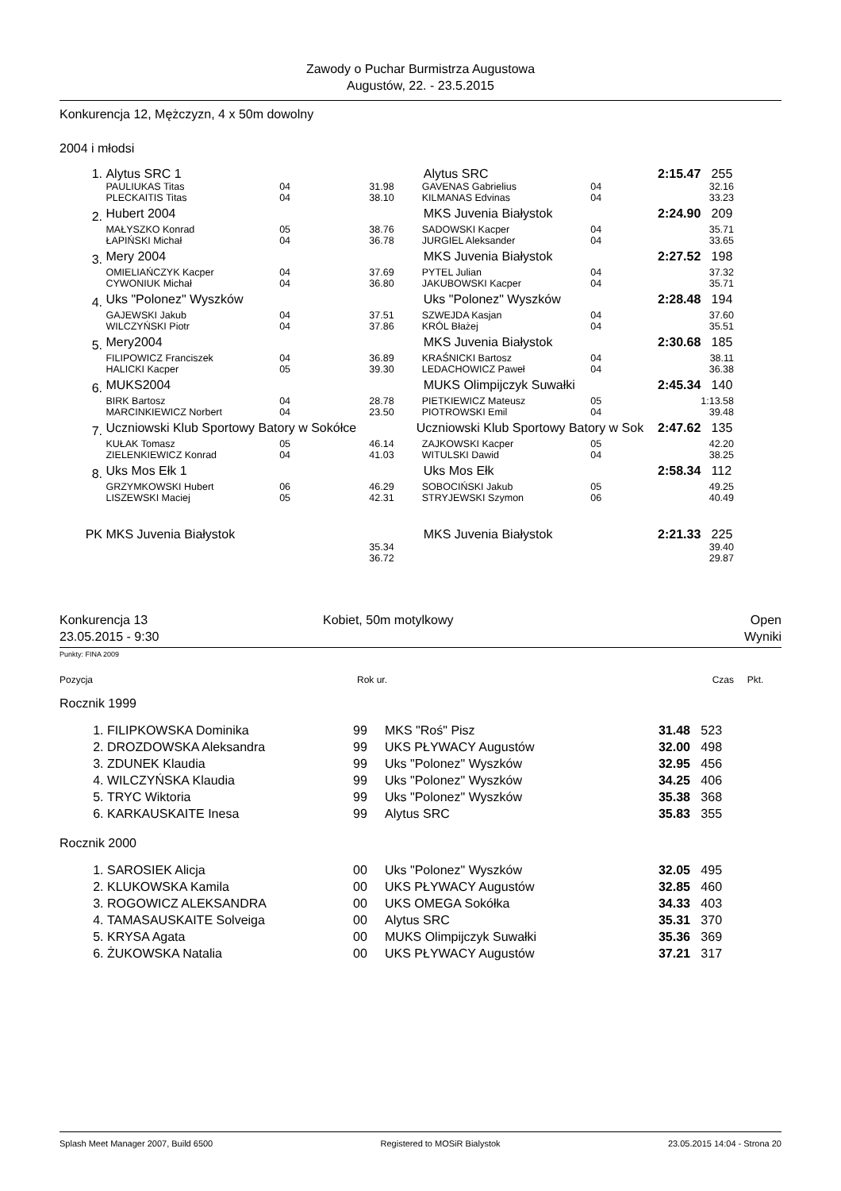Zawody o Puchar Burmistrza Augustowa
Augustów, 22. - 23.5.2015
Konkurencja 12, Mężczyzn, 4 x 50m dowolny
2004 i młodsi
| 1. | Alytus SRC 1 | | | Alytus SRC | | 2:15.47 | 255 |
| | PAULIUKAS Titas | 04 | 31.98 | GAVENAS Gabrielius | 04 | | 32.16 |
| | PLECKAITIS Titas | 04 | 38.10 | KILMANAS Edvinas | 04 | | 33.23 |
| 2. | Hubert 2004 | | | MKS Juvenia Białystok | | 2:24.90 | 209 |
| | MAŁYSZKO Konrad | 05 | 38.76 | SADOWSKI Kacper | 04 | | 35.71 |
| | ŁAPIŃSKI Michał | 04 | 36.78 | JURGIEL Aleksander | 04 | | 33.65 |
| 3. | Mery 2004 | | | MKS Juvenia Białystok | | 2:27.52 | 198 |
| | OMIELIAŃCZYK Kacper | 04 | 37.69 | PYTEL Julian | 04 | | 37.32 |
| | CYWONIUK Michał | 04 | 36.80 | JAKUBOWSKI Kacper | 04 | | 35.71 |
| 4. | Uks "Polonez" Wyszków | | | Uks "Polonez" Wyszków | | 2:28.48 | 194 |
| | GAJEWSKI Jakub | 04 | 37.51 | SZWEJDA Kasjan | 04 | | 37.60 |
| | WILCZYŃSKI Piotr | 04 | 37.86 | KRÓL Błażej | 04 | | 35.51 |
| 5. | Mery2004 | | | MKS Juvenia Białystok | | 2:30.68 | 185 |
| | FILIPOWICZ Franciszek | 04 | 36.89 | KRAŚNICKI Bartosz | 04 | | 38.11 |
| | HALICKI Kacper | 05 | 39.30 | LEDACHOWICZ Paweł | 04 | | 36.38 |
| 6. | MUKS2004 | | | MUKS Olimpijczyk Suwałki | | 2:45.34 | 140 |
| | BIRK Bartosz | 04 | 28.78 | PIETKIEWICZ Mateusz | 05 | | 1:13.58 |
| | MARCINKIEWICZ Norbert | 04 | 23.50 | PIOTROWSKI Emil | 04 | | 39.48 |
| 7. | Uczniowski Klub Sportowy Batory w Sokółce | | | Uczniowski Klub Sportowy Batory w Sok | | 2:47.62 | 135 |
| | KUŁAK Tomasz | 05 | 46.14 | ZAJKOWSKI Kacper | 05 | | 42.20 |
| | ZIELENKIEWICZ Konrad | 04 | 41.03 | WITULSKI Dawid | 04 | | 38.25 |
| 8. | Uks Mos Ełk 1 | | | Uks Mos Ełk | | 2:58.34 | 112 |
| | GRZYMKOWSKI Hubert | 06 | 46.29 | SOBOCIŃSKI Jakub | 05 | | 49.25 |
| | LISZEWSKI Maciej | 05 | 42.31 | STRYJEWSKI Szymon | 06 | | 40.49 |
| PK | MKS Juvenia Białystok | | | MKS Juvenia Białystok | | 2:21.33 | 225 |
| | | | 35.34 | | | | 39.40 |
| | | | 36.72 | | | | 29.87 |
Konkurencja 13
23.05.2015 - 9:30
Kobiet, 50m motylkowy Open
Wyniki
Punkty: FINA 2009
| Pozycja | Rok ur. | Czas | Pkt. |
Rocznik 1999
| 1. | FILIPKOWSKA Dominika | 99 | MKS "Roś" Pisz | 31.48 | 523 |
| 2. | DROZDOWSKA Aleksandra | 99 | UKS PŁYWACY Augustów | 32.00 | 498 |
| 3. | ZDUNEK Klaudia | 99 | Uks "Polonez" Wyszków | 32.95 | 456 |
| 4. | WILCZYŃSKA Klaudia | 99 | Uks "Polonez" Wyszków | 34.25 | 406 |
| 5. | TRYC Wiktoria | 99 | Uks "Polonez" Wyszków | 35.38 | 368 |
| 6. | KARKAUSKAITE Inesa | 99 | Alytus SRC | 35.83 | 355 |
Rocznik 2000
| 1. | SAROSIEK Alicja | 00 | Uks "Polonez" Wyszków | 32.05 | 495 |
| 2. | KLUKOWSKA Kamila | 00 | UKS PŁYWACY Augustów | 32.85 | 460 |
| 3. | ROGOWICZ ALEKSANDRA | 00 | UKS OMEGA Sokółka | 34.33 | 403 |
| 4. | TAMASAUSKAITE Solveiga | 00 | Alytus SRC | 35.31 | 370 |
| 5. | KRYSA Agata | 00 | MUKS Olimpijczyk Suwałki | 35.36 | 369 |
| 6. | ŻUKOWSKA Natalia | 00 | UKS PŁYWACY Augustów | 37.21 | 317 |
Splash Meet Manager 2007, Build 6500 Registered to MOSiR Bialystok 23.05.2015 14:04 - Strona 20